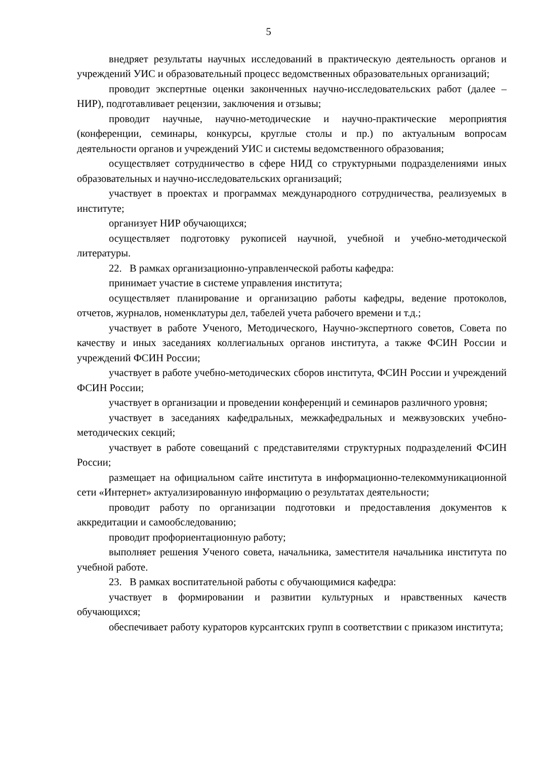5
внедряет результаты научных исследований в практическую деятельность органов и учреждений УИС и образовательный процесс ведомственных образовательных организаций;
проводит экспертные оценки законченных научно-исследовательских работ (далее – НИР), подготавливает рецензии, заключения и отзывы;
проводит научные, научно-методические и научно-практические мероприятия (конференции, семинары, конкурсы, круглые столы и пр.) по актуальным вопросам деятельности органов и учреждений УИС и системы ведомственного образования;
осуществляет сотрудничество в сфере НИД со структурными подразделениями иных образовательных и научно-исследовательских организаций;
участвует в проектах и программах международного сотрудничества, реализуемых в институте;
организует НИР обучающихся;
осуществляет подготовку рукописей научной, учебной и учебно-методической литературы.
22. В рамках организационно-управленческой работы кафедра:
принимает участие в системе управления института;
осуществляет планирование и организацию работы кафедры, ведение протоколов, отчетов, журналов, номенклатуры дел, табелей учета рабочего времени и т.д.;
участвует в работе Ученого, Методического, Научно-экспертного советов, Совета по качеству и иных заседаниях коллегиальных органов института, а также ФСИН России и учреждений ФСИН России;
участвует в работе учебно-методических сборов института, ФСИН России и учреждений ФСИН России;
участвует в организации и проведении конференций и семинаров различного уровня;
участвует в заседаниях кафедральных, межкафедральных и межвузовских учебно-методических секций;
участвует в работе совещаний с представителями структурных подразделений ФСИН России;
размещает на официальном сайте института в информационно-телекоммуникационной сети «Интернет» актуализированную информацию о результатах деятельности;
проводит работу по организации подготовки и предоставления документов к аккредитации и самообследованию;
проводит профориентационную работу;
выполняет решения Ученого совета, начальника, заместителя начальника института по учебной работе.
23. В рамках воспитательной работы с обучающимися кафедра:
участвует в формировании и развитии культурных и нравственных качеств обучающихся;
обеспечивает работу кураторов курсантских групп в соответствии с приказом института;